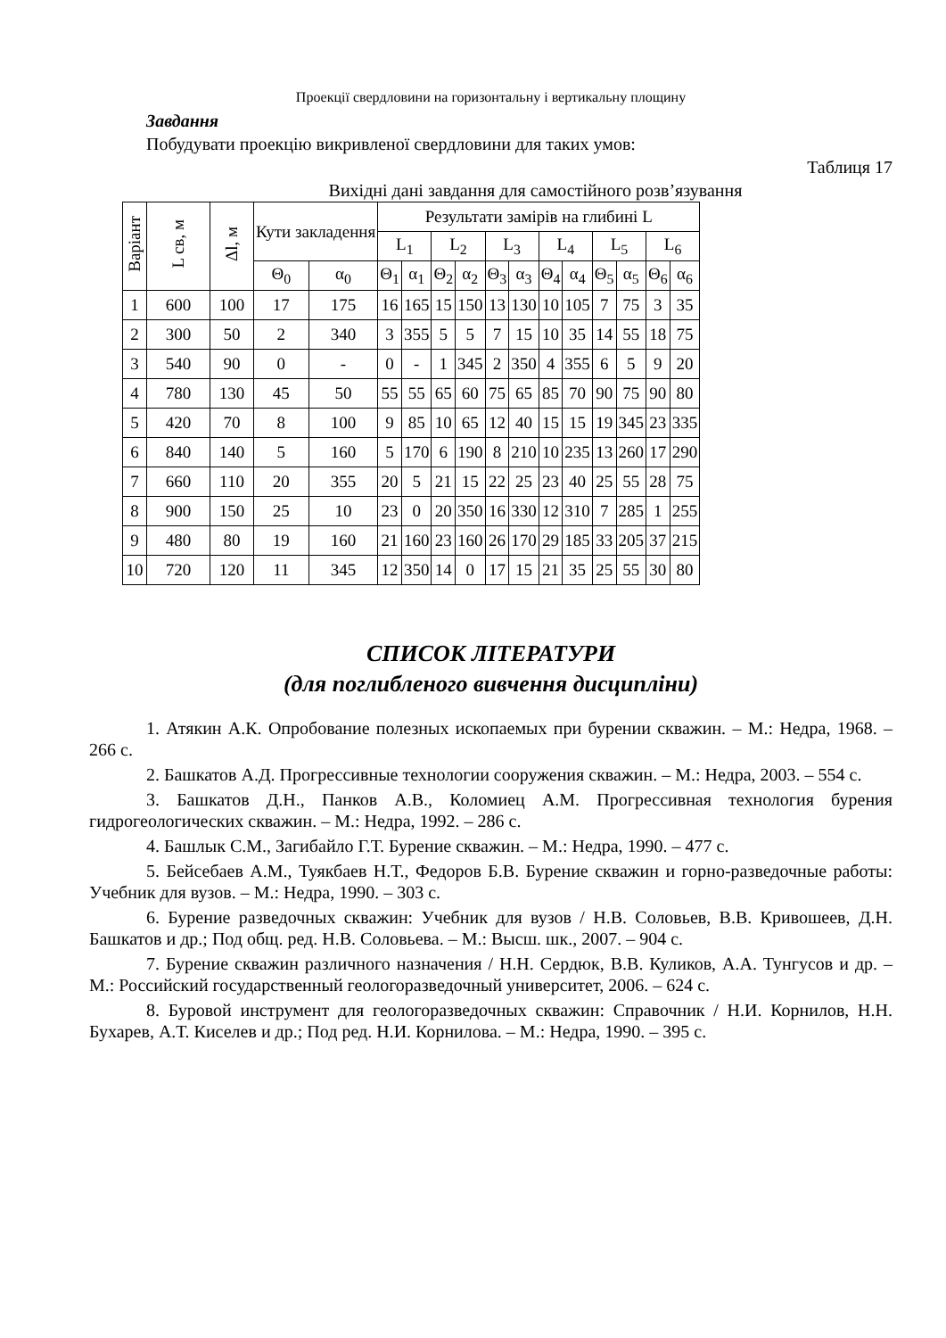Проекції свердловини на горизонтальну і вертикальну площину
Завдання
Побудувати проекцію викривленої свердловини для таких умов:
Таблиця 17
Вихідні дані завдання для самостійного розв’язування
| Варіант | L св, м | Δl, м | Кути закладення | | Результати замірів на глибині L | | | | | | | | | | | |
| --- | --- | --- | --- | --- | --- | --- | --- | --- | --- | --- | --- | --- | --- | --- | --- | --- |
| | | | | | L<sub>1</sub> | | L<sub>2</sub> | | L<sub>3</sub> | | L<sub>4</sub> | | L<sub>5</sub> | | L<sub>6</sub> | |
| | | | Θ<sub>0</sub> | α<sub>0</sub> | Θ<sub>1</sub> | α<sub>1</sub> | Θ<sub>2</sub> | α<sub>2</sub> | Θ<sub>3</sub> | α<sub>3</sub> | Θ<sub>4</sub> | α<sub>4</sub> | Θ<sub>5</sub> | α<sub>5</sub> | Θ<sub>6</sub> | α<sub>6</sub> |
| 1 | 600 | 100 | 17 | 175 | 16 | 165 | 15 | 150 | 13 | 130 | 10 | 105 | 7 | 75 | 3 | 35 |
| 2 | 300 | 50 | 2 | 340 | 3 | 355 | 5 | 5 | 7 | 15 | 10 | 35 | 14 | 55 | 18 | 75 |
| 3 | 540 | 90 | 0 | - | 0 | - | 1 | 345 | 2 | 350 | 4 | 355 | 6 | 5 | 9 | 20 |
| 4 | 780 | 130 | 45 | 50 | 55 | 55 | 65 | 60 | 75 | 65 | 85 | 70 | 90 | 75 | 90 | 80 |
| 5 | 420 | 70 | 8 | 100 | 9 | 85 | 10 | 65 | 12 | 40 | 15 | 15 | 19 | 345 | 23 | 335 |
| 6 | 840 | 140 | 5 | 160 | 5 | 170 | 6 | 190 | 8 | 210 | 10 | 235 | 13 | 260 | 17 | 290 |
| 7 | 660 | 110 | 20 | 355 | 20 | 5 | 21 | 15 | 22 | 25 | 23 | 40 | 25 | 55 | 28 | 75 |
| 8 | 900 | 150 | 25 | 10 | 23 | 0 | 20 | 350 | 16 | 330 | 12 | 310 | 7 | 285 | 1 | 255 |
| 9 | 480 | 80 | 19 | 160 | 21 | 160 | 23 | 160 | 26 | 170 | 29 | 185 | 33 | 205 | 37 | 215 |
| 10 | 720 | 120 | 11 | 345 | 12 | 350 | 14 | 0 | 17 | 15 | 21 | 35 | 25 | 55 | 30 | 80 |
СПИСОК ЛІТЕРАТУРИ
(для поглибленого вивчення дисципліни)
1. Атякин А.К. Опробование полезных ископаемых при бурении скважин. – М.: Недра, 1968. – 266 с.
2. Башкатов А.Д. Прогрессивные технологии сооружения скважин. – М.: Недра, 2003. – 554 с.
3. Башкатов Д.Н., Панков А.В., Коломиец А.М. Прогрессивная технология бурения гидрогеологических скважин. – М.: Недра, 1992. – 286 с.
4. Башлык С.М., Загибайло Г.Т. Бурение скважин. – М.: Недра, 1990. – 477 с.
5. Бейсебаев А.М., Туякбаев Н.Т., Федоров Б.В. Бурение скважин и горно-разведочные работы: Учебник для вузов. – М.: Недра, 1990. – 303 с.
6. Бурение разведочных скважин: Учебник для вузов / Н.В. Соловьев, В.В. Кривошеев, Д.Н. Башкатов и др.; Под общ. ред. Н.В. Соловьева. – М.: Высш. шк., 2007. – 904 с.
7. Бурение скважин различного назначения / Н.Н. Сердюк, В.В. Куликов, А.А. Тунгусов и др. – М.: Российский государственный геологоразведочный университет, 2006. – 624 с.
8. Буровой инструмент для геологоразведочных скважин: Справочник / Н.И. Корнилов, Н.Н. Бухарев, А.Т. Киселев и др.; Под ред. Н.И. Корнилова. – М.: Недра, 1990. – 395 с.